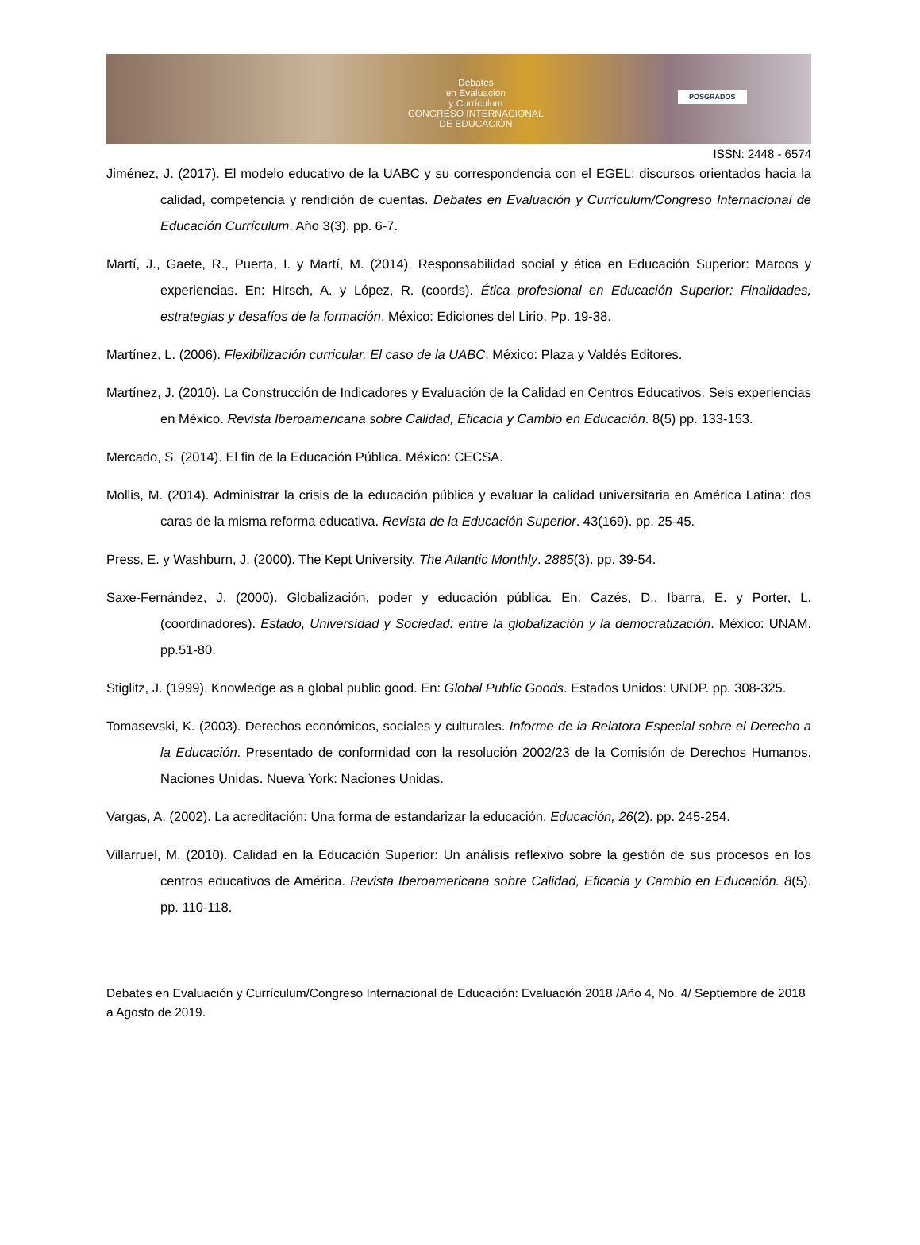Debates
en Evaluación
y Currículum
CONGRESO INTERNACIONAL
DE EDUCACIÓN
POSGRADOS
ISSN: 2448 - 6574
Jiménez, J. (2017). El modelo educativo de la UABC y su correspondencia con el EGEL: discursos orientados hacia la calidad, competencia y rendición de cuentas. Debates en Evaluación y Currículum/Congreso Internacional de Educación Currículum. Año 3(3). pp. 6-7.
Martí, J., Gaete, R., Puerta, I. y Martí, M. (2014). Responsabilidad social y ética en Educación Superior: Marcos y experiencias. En: Hirsch, A. y López, R. (coords). Ética profesional en Educación Superior: Finalidades, estrategias y desafíos de la formación. México: Ediciones del Lirio. Pp. 19-38.
Martínez, L. (2006). Flexibilización curricular. El caso de la UABC. México: Plaza y Valdés Editores.
Martínez, J. (2010). La Construcción de Indicadores y Evaluación de la Calidad en Centros Educativos. Seis experiencias en México. Revista Iberoamericana sobre Calidad, Eficacia y Cambio en Educación. 8(5) pp. 133-153.
Mercado, S. (2014). El fin de la Educación Pública. México: CECSA.
Mollis, M. (2014). Administrar la crisis de la educación pública y evaluar la calidad universitaria en América Latina: dos caras de la misma reforma educativa. Revista de la Educación Superior. 43(169). pp. 25-45.
Press, E. y Washburn, J. (2000). The Kept University. The Atlantic Monthly. 2885(3). pp. 39-54.
Saxe-Fernández, J. (2000). Globalización, poder y educación pública. En: Cazés, D., Ibarra, E. y Porter, L. (coordinadores). Estado, Universidad y Sociedad: entre la globalización y la democratización. México: UNAM. pp.51-80.
Stiglitz, J. (1999). Knowledge as a global public good. En: Global Public Goods. Estados Unidos: UNDP. pp. 308-325.
Tomasevski, K. (2003). Derechos económicos, sociales y culturales. Informe de la Relatora Especial sobre el Derecho a la Educación. Presentado de conformidad con la resolución 2002/23 de la Comisión de Derechos Humanos. Naciones Unidas. Nueva York: Naciones Unidas.
Vargas, A. (2002). La acreditación: Una forma de estandarizar la educación. Educación, 26(2). pp. 245-254.
Villarruel, M. (2010). Calidad en la Educación Superior: Un análisis reflexivo sobre la gestión de sus procesos en los centros educativos de América. Revista Iberoamericana sobre Calidad, Eficacia y Cambio en Educación. 8(5). pp. 110-118.
Debates en Evaluación y Currículum/Congreso Internacional de Educación: Evaluación 2018 /Año 4, No. 4/ Septiembre de 2018 a Agosto de 2019.